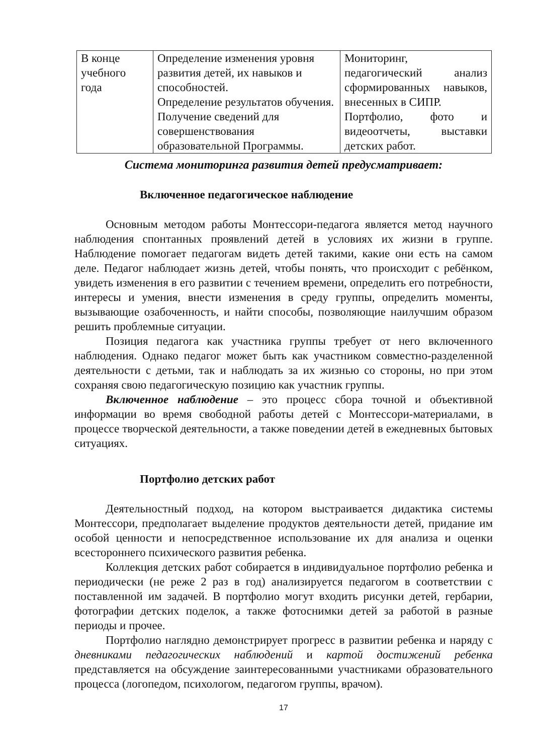| В конце учебного года | Определение изменения уровня развития детей, их навыков и способностей. Определение результатов обучения. Получение сведений для совершенствования образовательной Программы. | Мониторинг, педагогический анализ сформированных навыков, внесенных в СИПР. Портфолио, фото и видеоотчеты, выставки детских работ. |
Система мониторинга развития детей предусматривает:
Включенное педагогическое наблюдение
Основным методом работы Монтессори-педагога является метод научного наблюдения спонтанных проявлений детей в условиях их жизни в группе. Наблюдение помогает педагогам видеть детей такими, какие они есть на самом деле. Педагог наблюдает жизнь детей, чтобы понять, что происходит с ребёнком, увидеть изменения в его развитии с течением времени, определить его потребности, интересы и умения, внести изменения в среду группы, определить моменты, вызывающие озабоченность, и найти способы, позволяющие наилучшим образом решить проблемные ситуации.
Позиция педагога как участника группы требует от него включенного наблюдения. Однако педагог может быть как участником совместно-разделенной деятельности с детьми, так и наблюдать за их жизнью со стороны, но при этом сохраняя свою педагогическую позицию как участник группы.
Включенное наблюдение – это процесс сбора точной и объективной информации во время свободной работы детей с Монтессори-материалами, в процессе творческой деятельности, а также поведении детей в ежедневных бытовых ситуациях.
Портфолио детских работ
Деятельностный подход, на котором выстраивается дидактика системы Монтессори, предполагает выделение продуктов деятельности детей, придание им особой ценности и непосредственное использование их для анализа и оценки всестороннего психического развития ребенка.
Коллекция детских работ собирается в индивидуальное портфолио ребенка и периодически (не реже 2 раз в год) анализируется педагогом в соответствии с поставленной им задачей. В портфолио могут входить рисунки детей, гербарии, фотографии детских поделок, а также фотоснимки детей за работой в разные периоды и прочее.
Портфолио наглядно демонстрирует прогресс в развитии ребенка и наряду с дневниками педагогических наблюдений и картой достижений ребенка представляется на обсуждение заинтересованными участниками образовательного процесса (логопедом, психологом, педагогом группы, врачом).
17